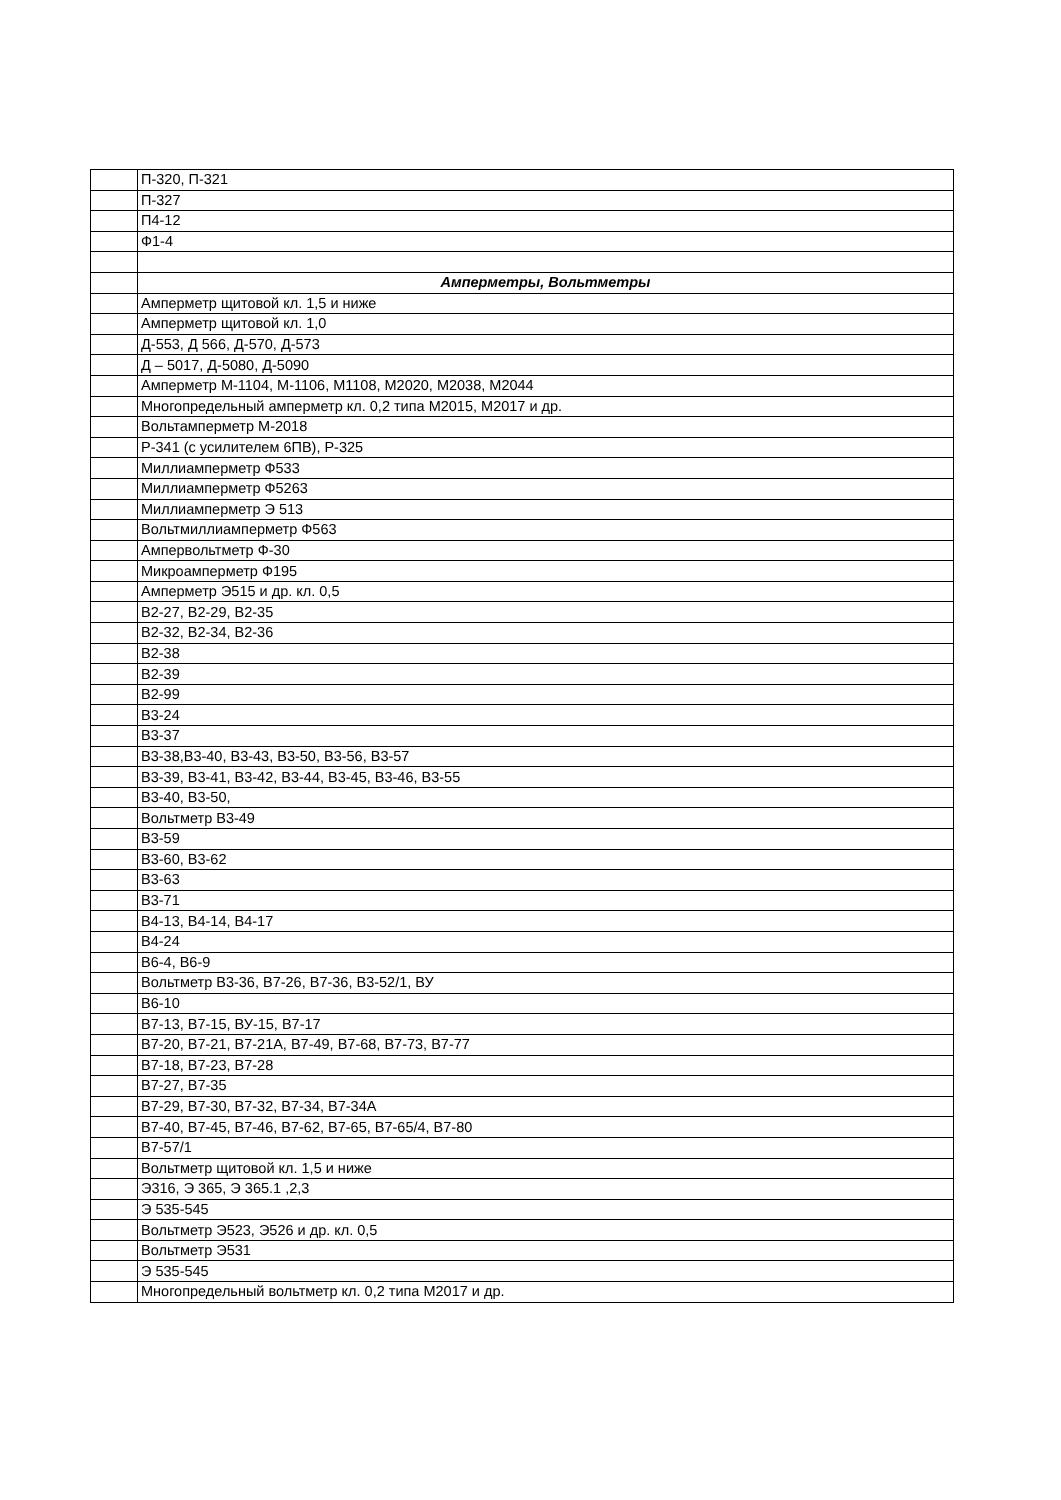| | П-320, П-321 |
| | П-327 |
| | П4-12 |
| | Ф1-4 |
| | Амперметры, Вольтметры |
| | Амперметр щитовой кл. 1,5 и ниже |
| | Амперметр щитовой кл. 1,0 |
| | Д-553, Д 566, Д-570, Д-573 |
| | Д – 5017, Д-5080, Д-5090 |
| | Амперметр М-1104, М-1106, М1108, М2020, М2038, М2044 |
| | Многопредельный амперметр кл. 0,2 типа М2015, М2017 и др. |
| | Вольтамперметр М-2018 |
| | Р-341 (с усилителем 6ПВ), Р-325 |
| | Миллиамперметр Ф533 |
| | Миллиамперметр Ф5263 |
| | Миллиамперметр Э 513 |
| | Вольтмиллиамперметр Ф563 |
| | Ампервольтметр Ф-30 |
| | Микроамперметр Ф195 |
| | Амперметр Э515 и др. кл. 0,5 |
| | В2-27, В2-29, В2-35 |
| | В2-32, В2-34, В2-36 |
| | В2-38 |
| | В2-39 |
| | В2-99 |
| | В3-24 |
| | В3-37 |
| | В3-38,В3-40, В3-43, В3-50, В3-56, В3-57 |
| | В3-39, В3-41, В3-42, В3-44, В3-45, В3-46, В3-55 |
| | В3-40, В3-50, |
| | Вольтметр В3-49 |
| | В3-59 |
| | В3-60, В3-62 |
| | В3-63 |
| | В3-71 |
| | В4-13, В4-14, В4-17 |
| | В4-24 |
| | В6-4, В6-9 |
| | Вольтметр В3-36, В7-26, В7-36, В3-52/1, ВУ |
| | В6-10 |
| | В7-13, В7-15, ВУ-15, В7-17 |
| | В7-20, В7-21, В7-21А, В7-49, В7-68, В7-73, В7-77 |
| | В7-18, В7-23, В7-28 |
| | В7-27, В7-35 |
| | В7-29, В7-30, В7-32, В7-34, В7-34А |
| | В7-40, В7-45, В7-46, В7-62, В7-65, В7-65/4, В7-80 |
| | В7-57/1 |
| | Вольтметр щитовой кл. 1,5 и ниже |
| | Э316, Э 365, Э 365.1 ,2,3 |
| | Э 535-545 |
| | Вольтметр Э523, Э526 и др. кл. 0,5 |
| | Вольтметр Э531 |
| | Э 535-545 |
| | Многопредельный вольтметр кл. 0,2 типа М2017 и др. |